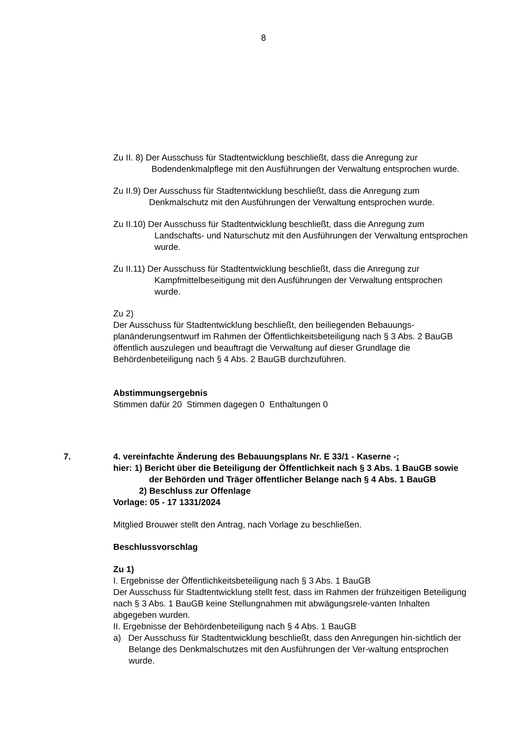8
Zu II. 8) Der Ausschuss für Stadtentwicklung beschließt, dass die Anregung zur Bodendenkmalpflege mit den Ausführungen der Verwaltung entsprochen wurde.
Zu II.9) Der Ausschuss für Stadtentwicklung beschließt, dass die Anregung zum Denkmalschutz mit den Ausführungen der Verwaltung entsprochen wurde.
Zu II.10) Der Ausschuss für Stadtentwicklung beschließt, dass die Anregung zum Landschafts- und Naturschutz mit den Ausführungen der Verwaltung entsprochen wurde.
Zu II.11) Der Ausschuss für Stadtentwicklung beschließt, dass die Anregung zur Kampfmittelbeseitigung mit den Ausführungen der Verwaltung entsprochen wurde.
Zu 2)
Der Ausschuss für Stadtentwicklung beschließt, den beiliegenden Bebauungs-planänderungsentwurf im Rahmen der Öffentlichkeitsbeteiligung nach § 3 Abs. 2 BauGB öffentlich auszulegen und beauftragt die Verwaltung auf dieser Grundlage die Behördenbeteiligung nach § 4 Abs. 2 BauGB durchzuführen.
Abstimmungsergebnis
Stimmen dafür 20 Stimmen dagegen 0 Enthaltungen 0
7. 4. vereinfachte Änderung des Bebauungsplans Nr. E 33/1 - Kaserne -;
hier: 1) Bericht über die Beteiligung der Öffentlichkeit nach § 3 Abs. 1 BauGB sowie der Behörden und Träger öffentlicher Belange nach § 4 Abs. 1 BauGB
2) Beschluss zur Offenlage
Vorlage: 05 - 17 1331/2024
Mitglied Brouwer stellt den Antrag, nach Vorlage zu beschließen.
Beschlussvorschlag
Zu 1)
I. Ergebnisse der Öffentlichkeitsbeteiligung nach § 3 Abs. 1 BauGB
Der Ausschuss für Stadtentwicklung stellt fest, dass im Rahmen der frühzeitigen Beteiligung nach § 3 Abs. 1 BauGB keine Stellungnahmen mit abwägungsrele-vanten Inhalten abgegeben wurden.
II. Ergebnisse der Behördenbeteiligung nach § 4 Abs. 1 BauGB
a) Der Ausschuss für Stadtentwicklung beschließt, dass den Anregungen hin-sichtlich der Belange des Denkmalschutzes mit den Ausführungen der Ver-waltung entsprochen wurde.